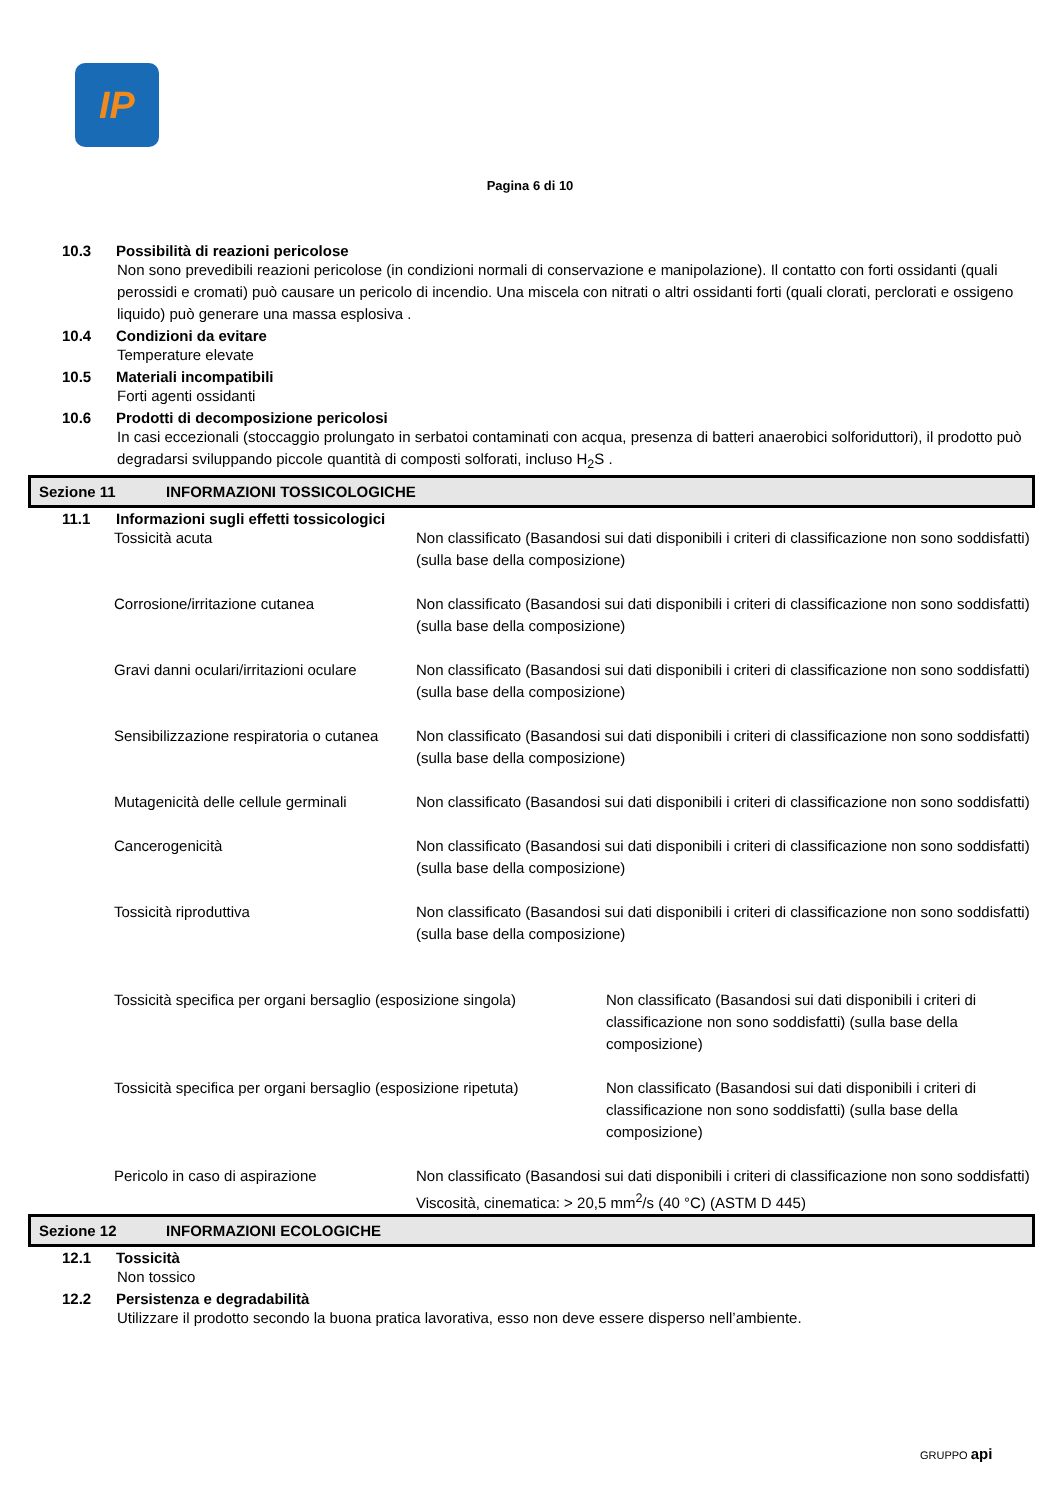IP
Pagina 6 di 10
10.3 Possibilità di reazioni pericolose
Non sono prevedibili reazioni pericolose (in condizioni normali di conservazione e manipolazione). Il contatto con forti ossidanti (quali perossidi e cromati) può causare un pericolo di incendio. Una miscela con nitrati o altri ossidanti forti (quali clorati, perclorati e ossigeno liquido) può generare una massa esplosiva .
10.4 Condizioni da evitare
Temperature elevate
10.5 Materiali incompatibili
Forti agenti ossidanti
10.6 Prodotti di decomposizione pericolosi
In casi eccezionali (stoccaggio prolungato in serbatoi contaminati con acqua, presenza di batteri anaerobici solforiduttori), il prodotto può degradarsi sviluppando piccole quantità di composti solforati, incluso H<sub>2</sub>S .
Sezione 11 INFORMAZIONI TOSSICOLOGICHE
11.1 Informazioni sugli effetti tossicologici
Tossicità acuta Non classificato (Basandosi sui dati disponibili i criteri di classificazione non sono soddisfatti) (sulla base della composizione)
Corrosione/irritazione cutanea Non classificato (Basandosi sui dati disponibili i criteri di classificazione non sono soddisfatti) (sulla base della composizione)
Gravi danni oculari/irritazioni oculare
Non classificato (Basandosi sui dati disponibili i criteri di classificazione non sono soddisfatti) (sulla base della composizione)
Sensibilizzazione respiratoria o cutanea
Non classificato (Basandosi sui dati disponibili i criteri di classificazione non sono soddisfatti) (sulla base della composizione)
Mutagenicità delle cellule germinali
Non classificato (Basandosi sui dati disponibili i criteri di classificazione non sono soddisfatti)
Cancerogenicità Non classificato (Basandosi sui dati disponibili i criteri di classificazione non sono soddisfatti) (sulla base della composizione)
Tossicità riproduttiva Non classificato (Basandosi sui dati disponibili i criteri di classificazione non sono soddisfatti) (sulla base della composizione)
Tossicità specifica per organi bersaglio (esposizione singola)
Non classificato (Basandosi sui dati disponibili i criteri di classificazione non sono soddisfatti) (sulla base della composizione)
Tossicità specifica per organi bersaglio (esposizione ripetuta)
Non classificato (Basandosi sui dati disponibili i criteri di classificazione non sono soddisfatti) (sulla base della composizione)
Pericolo in caso di aspirazione Non classificato (Basandosi sui dati disponibili i criteri di classificazione non sono soddisfatti) Viscosità, cinematica: > 20,5 mm<sup>2</sup>/s (40 °C) (ASTM D 445)
Sezione 12 INFORMAZIONI ECOLOGICHE
12.1 Tossicità
Non tossico
12.2 Persistenza e degradabilità
Utilizzare il prodotto secondo la buona pratica lavorativa, esso non deve essere disperso nell’ambiente.
GRUPPO api